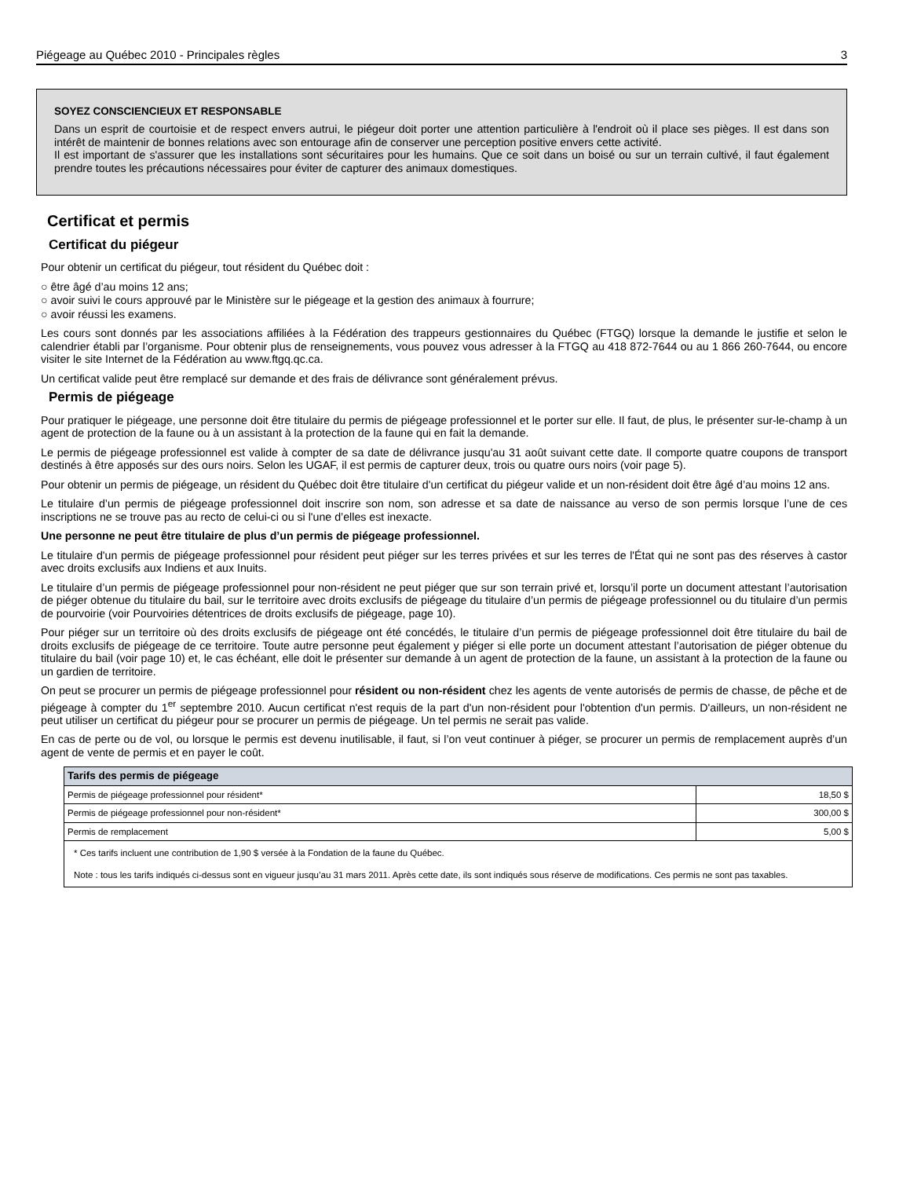Piégeage au Québec 2010 - Principales règles 3
SOYEZ CONSCIENCIEUX ET RESPONSABLE
Dans un esprit de courtoisie et de respect envers autrui, le piégeur doit porter une attention particulière à l'endroit où il place ses pièges. Il est dans son intérêt de maintenir de bonnes relations avec son entourage afin de conserver une perception positive envers cette activité.
Il est important de s'assurer que les installations sont sécuritaires pour les humains. Que ce soit dans un boisé ou sur un terrain cultivé, il faut également prendre toutes les précautions nécessaires pour éviter de capturer des animaux domestiques.
Certificat et permis
Certificat du piégeur
Pour obtenir un certificat du piégeur, tout résident du Québec doit :
○ être âgé d’au moins 12 ans;
○ avoir suivi le cours approuvé par le Ministère sur le piégeage et la gestion des animaux à fourrure;
○ avoir réussi les examens.
Les cours sont donnés par les associations affiliées à la Fédération des trappeurs gestionnaires du Québec (FTGQ) lorsque la demande le justifie et selon le calendrier établi par l’organisme. Pour obtenir plus de renseignements, vous pouvez vous adresser à la FTGQ au 418 872-7644 ou au 1 866 260-7644, ou encore visiter le site Internet de la Fédération au www.ftgq.qc.ca.
Un certificat valide peut être remplacé sur demande et des frais de délivrance sont généralement prévus.
Permis de piégeage
Pour pratiquer le piégeage, une personne doit être titulaire du permis de piégeage professionnel et le porter sur elle. Il faut, de plus, le présenter sur-le-champ à un agent de protection de la faune ou à un assistant à la protection de la faune qui en fait la demande.
Le permis de piégeage professionnel est valide à compter de sa date de délivrance jusqu'au 31 août suivant cette date. Il comporte quatre coupons de transport destinés à être apposés sur des ours noirs. Selon les UGAF, il est permis de capturer deux, trois ou quatre ours noirs (voir page 5).
Pour obtenir un permis de piégeage, un résident du Québec doit être titulaire d'un certificat du piégeur valide et un non-résident doit être âgé d’au moins 12 ans.
Le titulaire d’un permis de piégeage professionnel doit inscrire son nom, son adresse et sa date de naissance au verso de son permis lorsque l’une de ces inscriptions ne se trouve pas au recto de celui-ci ou si l'une d’elles est inexacte.
Une personne ne peut être titulaire de plus d’un permis de piégeage professionnel.
Le titulaire d'un permis de piégeage professionnel pour résident peut piéger sur les terres privées et sur les terres de l'État qui ne sont pas des réserves à castor avec droits exclusifs aux Indiens et aux Inuits.
Le titulaire d’un permis de piégeage professionnel pour non-résident ne peut piéger que sur son terrain privé et, lorsqu’il porte un document attestant l’autorisation de piéger obtenue du titulaire du bail, sur le territoire avec droits exclusifs de piégeage du titulaire d’un permis de piégeage professionnel ou du titulaire d’un permis de pourvoirie (voir Pourvoiries détentrices de droits exclusifs de piégeage, page 10).
Pour piéger sur un territoire où des droits exclusifs de piégeage ont été concédés, le titulaire d’un permis de piégeage professionnel doit être titulaire du bail de droits exclusifs de piégeage de ce territoire. Toute autre personne peut également y piéger si elle porte un document attestant l’autorisation de piéger obtenue du titulaire du bail (voir page 10) et, le cas échéant, elle doit le présenter sur demande à un agent de protection de la faune, un assistant à la protection de la faune ou un gardien de territoire.
On peut se procurer un permis de piégeage professionnel pour résident ou non-résident chez les agents de vente autorisés de permis de chasse, de pêche et de piégeage à compter du 1<sup>er</sup> septembre 2010. Aucun certificat n'est requis de la part d'un non-résident pour l'obtention d'un permis. D'ailleurs, un non-résident ne peut utiliser un certificat du piégeur pour se procurer un permis de piégeage. Un tel permis ne serait pas valide.
En cas de perte ou de vol, ou lorsque le permis est devenu inutilisable, il faut, si l’on veut continuer à piéger, se procurer un permis de remplacement auprès d’un agent de vente de permis et en payer le coût.
| Tarifs des permis de piégeage | |
| --- | --- |
| Permis de piégeage professionnel pour résident* | 18,50 $ |
| Permis de piégeage professionnel pour non-résident* | 300,00 $ |
| Permis de remplacement | 5,00 $ |
| * Ces tarifs incluent une contribution de 1,90 $ versée à la Fondation de la faune du Québec. Note : tous les tarifs indiqués ci-dessus sont en vigueur jusqu’au 31 mars 2011. Après cette date, ils sont indiqués sous réserve de modifications. Ces permis ne sont pas taxables. | |